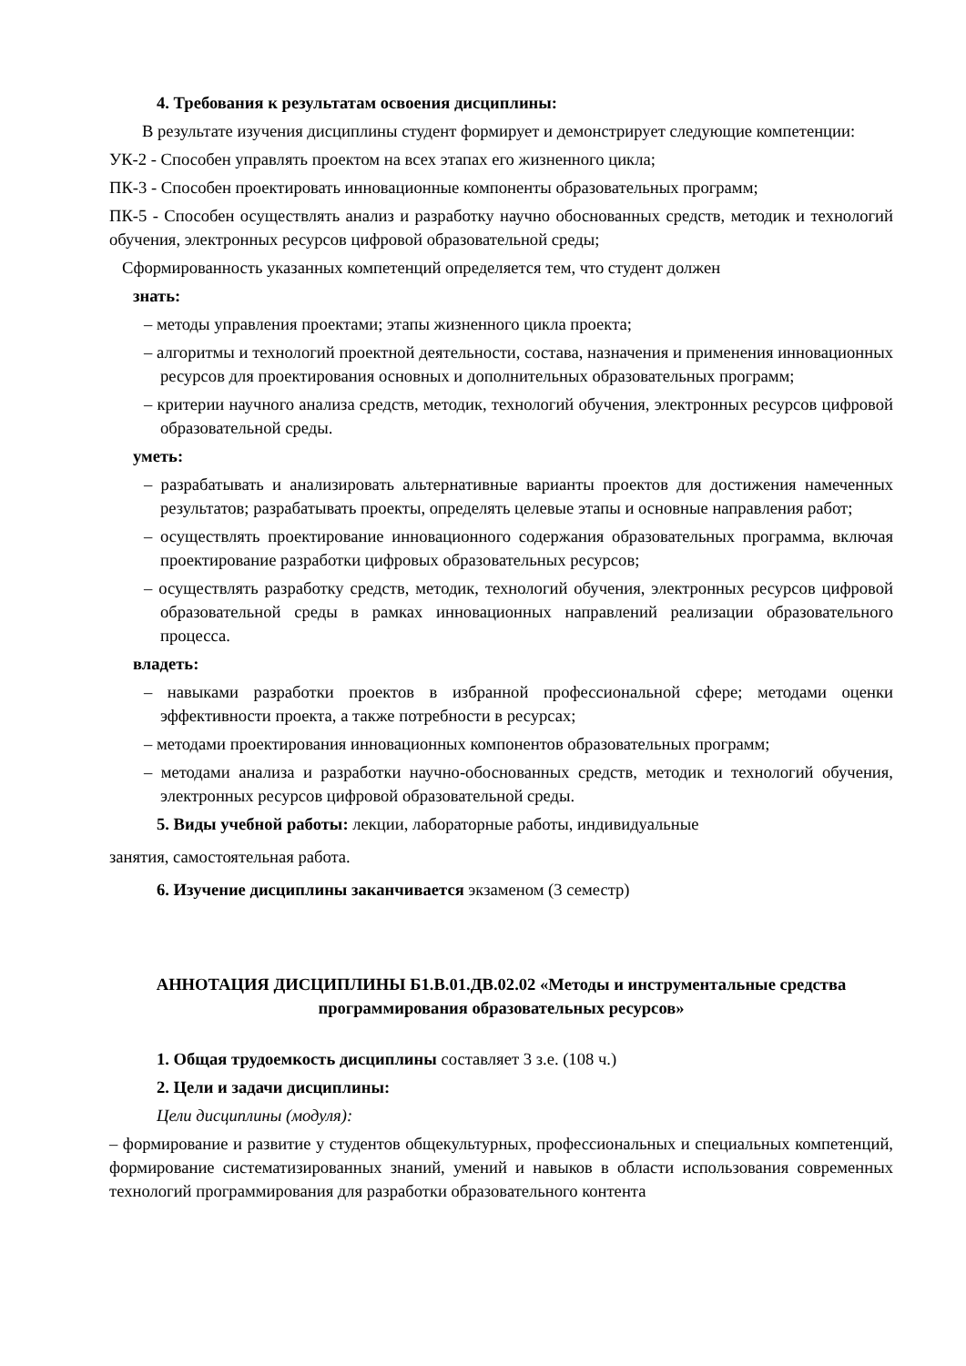4. Требования к результатам освоения дисциплины:
В результате изучения дисциплины студент формирует и демонстрирует следующие компетенции:
УК-2 - Способен управлять проектом на всех этапах его жизненного цикла;
ПК-3 - Способен проектировать инновационные компоненты образовательных программ;
ПК-5 - Способен осуществлять анализ и разработку научно обоснованных средств, методик и технологий обучения, электронных ресурсов цифровой образовательной среды;
Сформированность указанных компетенций определяется тем, что студент должен
знать:
– методы управления проектами; этапы жизненного цикла проекта;
– алгоритмы и технологий проектной деятельности, состава, назначения и применения инновационных ресурсов для проектирования основных и дополнительных образовательных программ;
– критерии научного анализа средств, методик, технологий обучения, электронных ресурсов цифровой образовательной среды.
уметь:
– разрабатывать и анализировать альтернативные варианты проектов для достижения намеченных результатов; разрабатывать проекты, определять целевые этапы и основные направления работ;
– осуществлять проектирование инновационного содержания образовательных программа, включая проектирование разработки цифровых образовательных ресурсов;
– осуществлять разработку средств, методик, технологий обучения, электронных ресурсов цифровой образовательной среды в рамках инновационных направлений реализации образовательного процесса.
владеть:
– навыками разработки проектов в избранной профессиональной сфере; методами оценки эффективности проекта, а также потребности в ресурсах;
– методами проектирования инновационных компонентов образовательных программ;
– методами анализа и разработки научно-обоснованных средств, методик и технологий обучения, электронных ресурсов цифровой образовательной среды.
5. Виды учебной работы: лекции, лабораторные работы, индивидуальные
занятия, самостоятельная работа.
6. Изучение дисциплины заканчивается экзаменом (3 семестр)
АННОТАЦИЯ ДИСЦИПЛИНЫ Б1.В.01.ДВ.02.02 «Методы и инструментальные средства программирования образовательных ресурсов»
1. Общая трудоемкость дисциплины составляет 3 з.е. (108 ч.)
2. Цели и задачи дисциплины:
Цели дисциплины (модуля):
– формирование и развитие у студентов общекультурных, профессиональных и специальных компетенций, формирование систематизированных знаний, умений и навыков в области использования современных технологий программирования для разработки образовательного контента